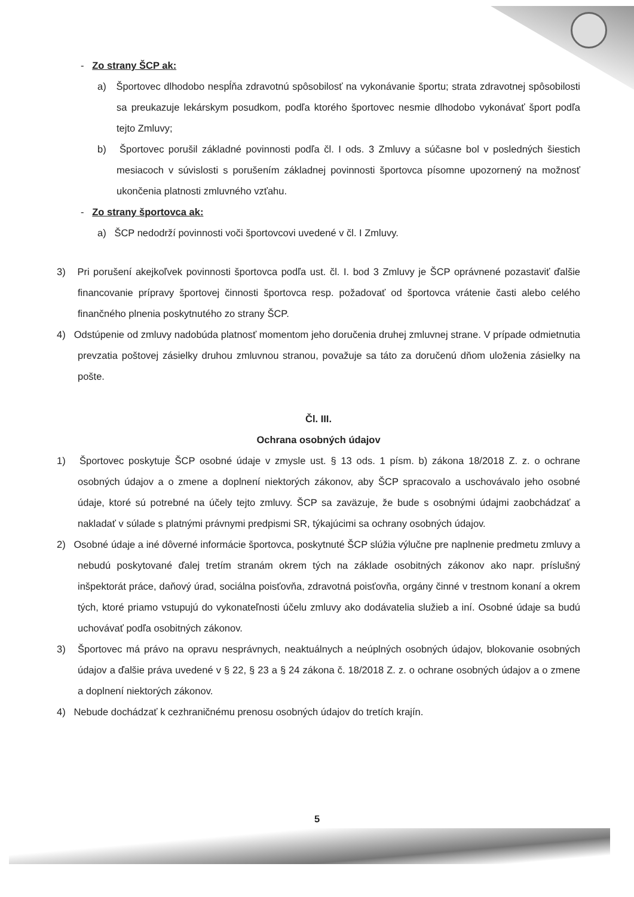- Zo strany ŠCP ak:
a) Športovec dlhodobo nespĺňa zdravotnú spôsobilosť na vykonávanie športu; strata zdravotnej spôsobilosti sa preukazuje lekárskym posudkom, podľa ktorého športovec nesmie dlhodobo vykonávať šport podľa tejto Zmluvy;
b) Športovec porušil základné povinnosti podľa čl. I ods. 3 Zmluvy a súčasne bol v posledných šiestich mesiacoch v súvislosti s porušením základnej povinnosti športovca písomne upozornený na možnosť ukončenia platnosti zmluvného vzťahu.
- Zo strany športovca ak:
a) ŠCP nedodrží povinnosti voči športovcovi uvedené v čl. I Zmluvy.
3) Pri porušení akejkoľvek povinnosti športovca podľa ust. čl. I. bod 3 Zmluvy je ŠCP oprávnené pozastaviť ďalšie financovanie prípravy športovej činnosti športovca resp. požadovať od športovca vrátenie časti alebo celého finančného plnenia poskytnutého zo strany ŠCP.
4) Odstúpenie od zmluvy nadobúda platnosť momentom jeho doručenia druhej zmluvnej strane. V prípade odmietnutia prevzatia poštovej zásielky druhou zmluvnou stranou, považuje sa táto za doručenú dňom uloženia zásielky na pošte.
Čl. III.
Ochrana osobných údajov
1) Športovec poskytuje ŠCP osobné údaje v zmysle ust. § 13 ods. 1 písm. b) zákona 18/2018 Z. z. o ochrane osobných údajov a o zmene a doplnení niektorých zákonov, aby ŠCP spracovalo a uschovávalo jeho osobné údaje, ktoré sú potrebné na účely tejto zmluvy. ŠCP sa zaväzuje, že bude s osobnými údajmi zaobchádzať a nakladať v súlade s platnými právnymi predpismi SR, týkajúcimi sa ochrany osobných údajov.
2) Osobné údaje a iné dôverné informácie športovca, poskytnuté ŠCP slúžia výlučne pre naplnenie predmetu zmluvy a nebudú poskytované ďalej tretím stranám okrem tých na základe osobitných zákonov ako napr. príslušný inšpektorát práce, daňový úrad, sociálna poisťovňa, zdravotná poisťovňa, orgány činné v trestnom konaní a okrem tých, ktoré priamo vstupujú do vykonateľnosti účelu zmluvy ako dodávatelia služieb a iní. Osobné údaje sa budú uchovávať podľa osobitných zákonov.
3) Športovec má právo na opravu nesprávnych, neaktuálnych a neúplných osobných údajov, blokovanie osobných údajov a ďalšie práva uvedené v § 22, § 23 a § 24 zákona č. 18/2018 Z. z. o ochrane osobných údajov a o zmene a doplnení niektorých zákonov.
4) Nebude dochádzať k cezhraničnému prenosu osobných údajov do tretích krajín.
5